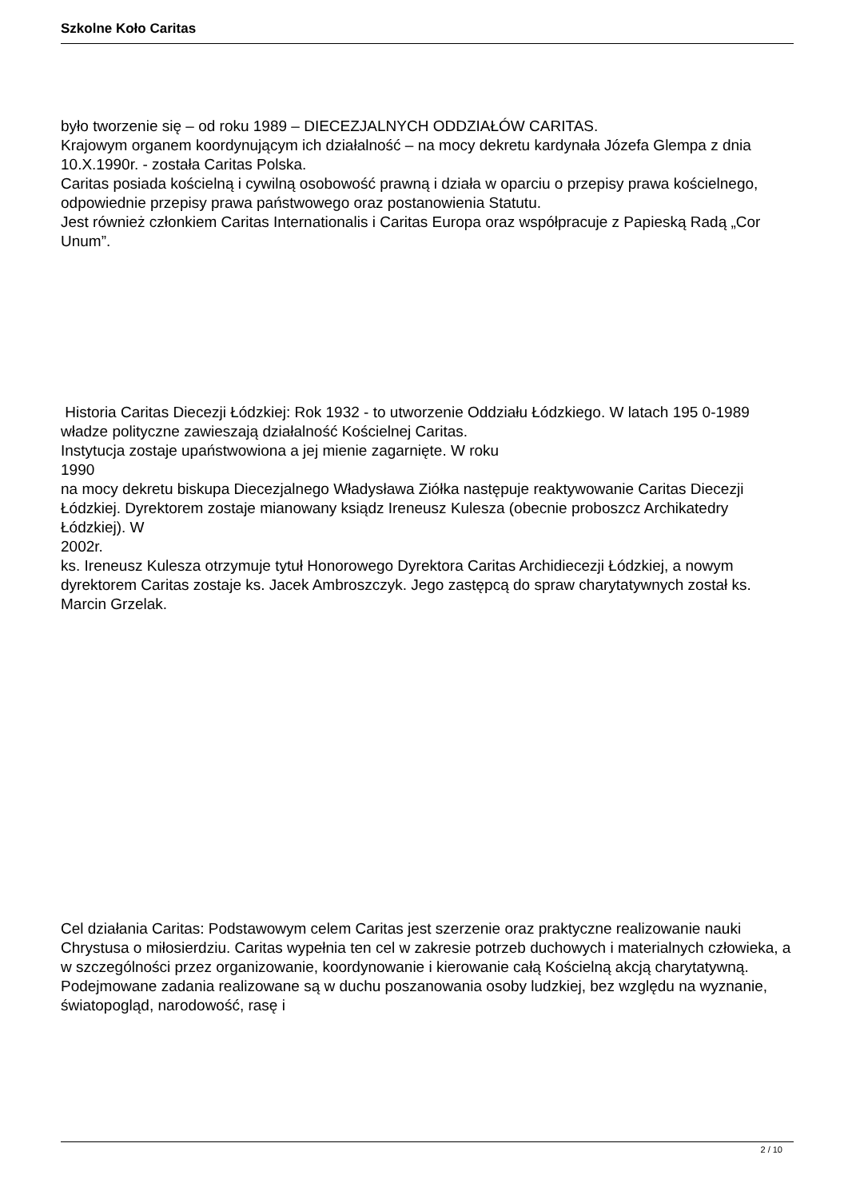Szkolne Koło Caritas
było tworzenie się – od roku 1989 – DIECEZJALNYCH ODDZIAŁÓW CARITAS.
Krajowym organem koordynującym ich działalność – na mocy dekretu kardynała Józefa Glempa z dnia 10.X.1990r. - została Caritas Polska.
Caritas posiada kościelną i cywilną osobowość prawną i działa w oparciu o przepisy prawa kościelnego, odpowiednie przepisy prawa państwowego oraz postanowienia Statutu.
Jest również członkiem Caritas Internationalis i Caritas Europa oraz współpracuje z Papieską Radą „Cor Unum”.
Historia Caritas Diecezji Łódzkiej: Rok 1932 - to utworzenie Oddziału Łódzkiego. W latach 195 0-1989
władze polityczne zawieszają działalność Kościelnej Caritas.
Instytucja zostaje upaństwowiona a jej mienie zagarnięte. W roku
1990
na mocy dekretu biskupa Diecezjalnego Władysława Ziółka następuje reaktywowanie Caritas Diecezji Łódzkiej. Dyrektorem zostaje mianowany ksiądz Ireneusz Kulesza (obecnie proboszcz Archikatedry Łódzkiej). W
2002r.
ks. Ireneusz Kulesza otrzymuje tytuł Honorowego Dyrektora Caritas Archidiecezji Łódzkiej, a nowym dyrektorem Caritas zostaje ks. Jacek Ambroszczyk. Jego zastępcą do spraw charytatywnych został ks. Marcin Grzelak.
Cel działania Caritas: Podstawowym celem Caritas jest szerzenie oraz praktyczne realizowanie nauki Chrystusa o miłosierdziu. Caritas wypełnia ten cel w zakresie potrzeb duchowych i materialnych człowieka, a w szczególności przez organizowanie, koordynowanie i kierowanie całą Kościelną akcją charytatywną. Podejmowane zadania realizowane są w duchu poszanowania osoby ludzkiej, bez względu na wyznanie, światopogląd, narodowość, rasę i
2 / 10